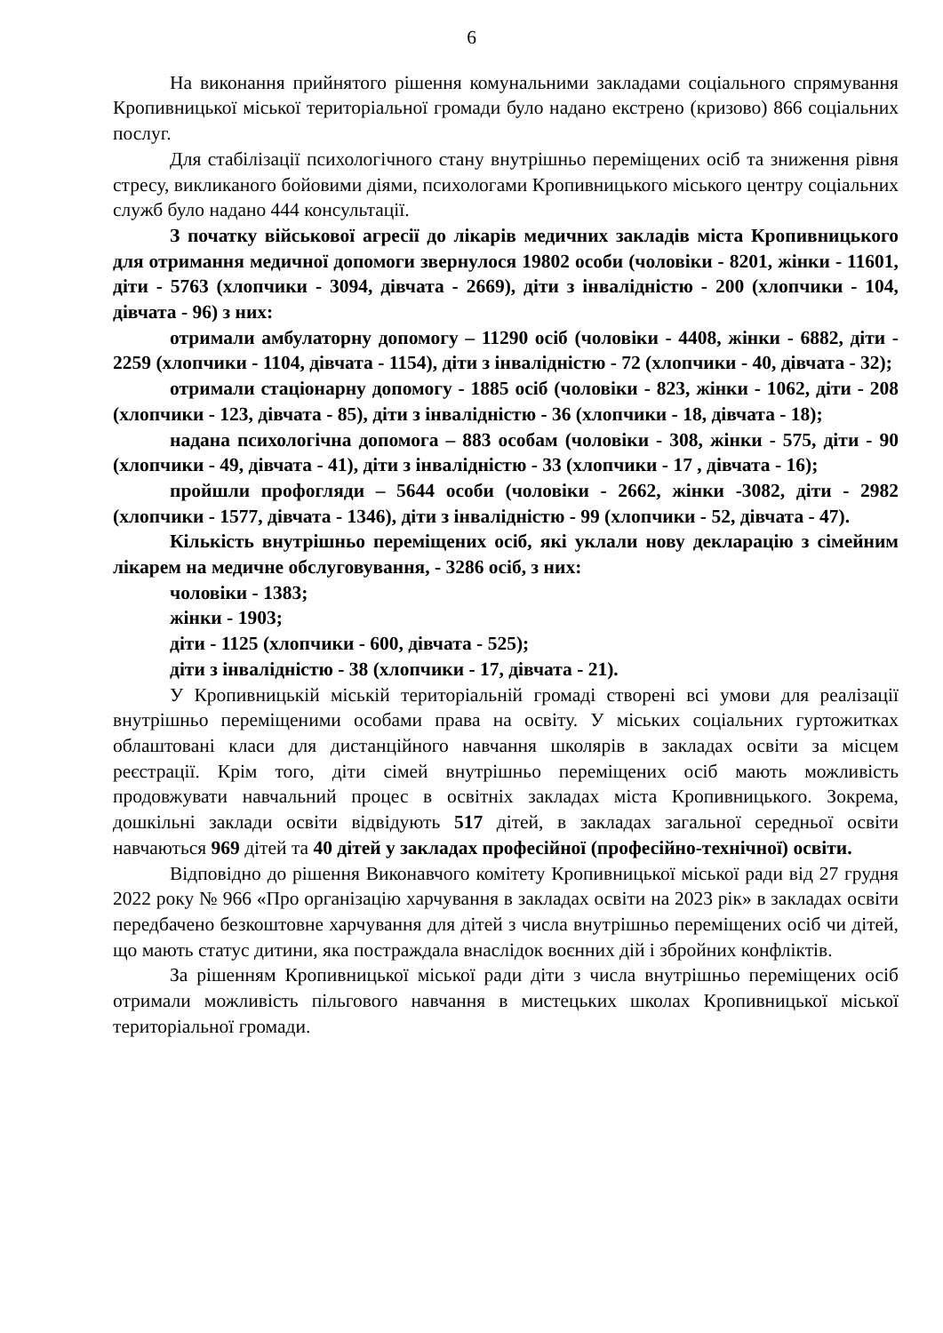6
На виконання прийнятого рішення комунальними закладами соціального спрямування Кропивницької міської територіальної громади було надано екстрено (кризово) 866 соціальних послуг.
Для стабілізації психологічного стану внутрішньо переміщених осіб та зниження рівня стресу, викликаного бойовими діями, психологами Кропивницького міського центру соціальних служб було надано 444 консультації.
З початку військової агресії до лікарів медичних закладів міста Кропивницького для отримання медичної допомоги звернулося 19802 особи (чоловіки - 8201, жінки - 11601, діти - 5763 (хлопчики - 3094, дівчата - 2669), діти з інвалідністю - 200 (хлопчики - 104, дівчата - 96) з них:
отримали амбулаторну допомогу – 11290 осіб (чоловіки - 4408, жінки - 6882, діти - 2259 (хлопчики - 1104, дівчата - 1154), діти з інвалідністю - 72 (хлопчики - 40, дівчата - 32);
отримали стаціонарну допомогу - 1885 осіб (чоловіки - 823, жінки - 1062, діти - 208 (хлопчики - 123, дівчата - 85), діти з інвалідністю - 36 (хлопчики - 18, дівчата - 18);
надана психологічна допомога – 883 особам (чоловіки - 308, жінки - 575, діти - 90 (хлопчики - 49, дівчата - 41), діти з інвалідністю - 33 (хлопчики - 17 , дівчата - 16);
пройшли профогляди – 5644 особи (чоловіки - 2662, жінки -3082, діти - 2982 (хлопчики - 1577, дівчата - 1346), діти з інвалідністю - 99 (хлопчики - 52, дівчата - 47).
Кількість внутрішньо переміщених осіб, які уклали нову декларацію з сімейним лікарем на медичне обслуговування, - 3286 осіб, з них:
чоловіки - 1383;
жінки - 1903;
діти - 1125 (хлопчики - 600, дівчата - 525);
діти з інвалідністю - 38 (хлопчики - 17, дівчата - 21).
У Кропивницькій міській територіальній громаді створені всі умови для реалізації внутрішньо переміщеними особами права на освіту. У міських соціальних гуртожитках облаштовані класи для дистанційного навчання школярів в закладах освіти за місцем реєстрації. Крім того, діти сімей внутрішньо переміщених осіб мають можливість продовжувати навчальний процес в освітніх закладах міста Кропивницького. Зокрема, дошкільні заклади освіти відвідують 517 дітей, в закладах загальної середньої освіти навчаються 969 дітей та 40 дітей у закладах професійної (професійно-технічної) освіти.
Відповідно до рішення Виконавчого комітету Кропивницької міської ради від 27 грудня 2022 року № 966 «Про організацію харчування в закладах освіти на 2023 рік» в закладах освіти передбачено безкоштовне харчування для дітей з числа внутрішньо переміщених осіб чи дітей, що мають статус дитини, яка постраждала внаслідок воєнних дій і збройних конфліктів.
За рішенням Кропивницької міської ради діти з числа внутрішньо переміщених осіб отримали можливість пільгового навчання в мистецьких школах Кропивницької міської територіальної громади.